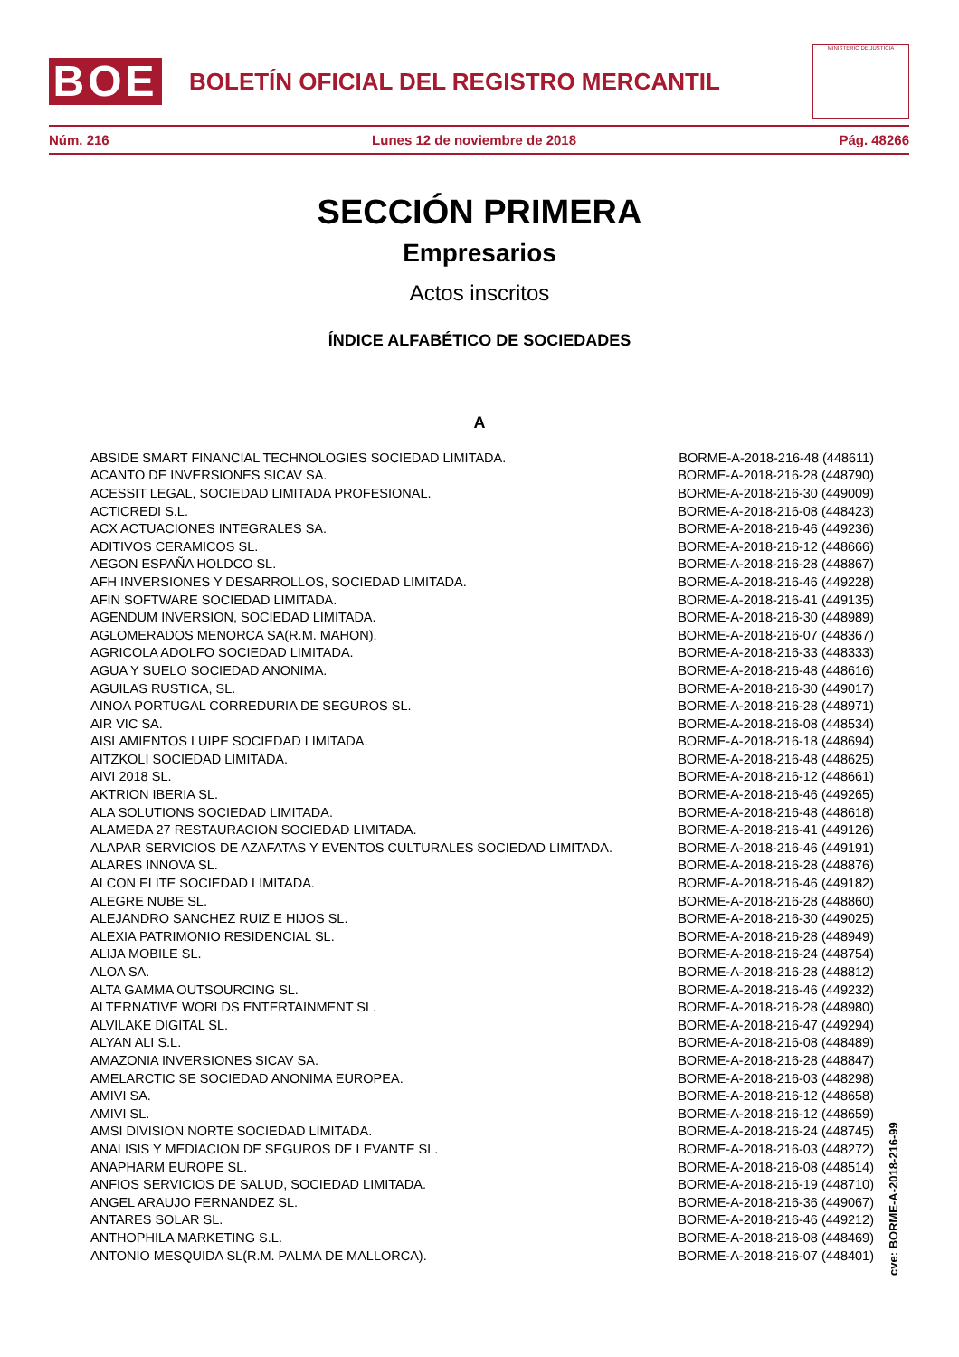BOE
BOLETÍN OFICIAL DEL REGISTRO MERCANTIL
MINISTERIO DE JUSTICIA
Núm. 216 Lunes 12 de noviembre de 2018 Pág. 48266
SECCIÓN PRIMERA
Empresarios
Actos inscritos
ÍNDICE ALFABÉTICO DE SOCIEDADES
A
| ABSIDE SMART FINANCIAL TECHNOLOGIES SOCIEDAD LIMITADA. | BORME-A-2018-216-48 (448611) |
| ACANTO DE INVERSIONES SICAV SA. | BORME-A-2018-216-28 (448790) |
| ACESSIT LEGAL, SOCIEDAD LIMITADA PROFESIONAL. | BORME-A-2018-216-30 (449009) |
| ACTICREDI S.L. | BORME-A-2018-216-08 (448423) |
| ACX ACTUACIONES INTEGRALES SA. | BORME-A-2018-216-46 (449236) |
| ADITIVOS CERAMICOS SL. | BORME-A-2018-216-12 (448666) |
| AEGON ESPAÑA HOLDCO SL. | BORME-A-2018-216-28 (448867) |
| AFH INVERSIONES Y DESARROLLOS, SOCIEDAD LIMITADA. | BORME-A-2018-216-46 (449228) |
| AFIN SOFTWARE SOCIEDAD LIMITADA. | BORME-A-2018-216-41 (449135) |
| AGENDUM INVERSION, SOCIEDAD LIMITADA. | BORME-A-2018-216-30 (448989) |
| AGLOMERADOS MENORCA SA(R.M. MAHON). | BORME-A-2018-216-07 (448367) |
| AGRICOLA ADOLFO SOCIEDAD LIMITADA. | BORME-A-2018-216-33 (448333) |
| AGUA Y SUELO SOCIEDAD ANONIMA. | BORME-A-2018-216-48 (448616) |
| AGUILAS RUSTICA, SL. | BORME-A-2018-216-30 (449017) |
| AINOA PORTUGAL CORREDURIA DE SEGUROS SL. | BORME-A-2018-216-28 (448971) |
| AIR VIC SA. | BORME-A-2018-216-08 (448534) |
| AISLAMIENTOS LUIPE SOCIEDAD LIMITADA. | BORME-A-2018-216-18 (448694) |
| AITZKOLI SOCIEDAD LIMITADA. | BORME-A-2018-216-48 (448625) |
| AIVI 2018 SL. | BORME-A-2018-216-12 (448661) |
| AKTRION IBERIA SL. | BORME-A-2018-216-46 (449265) |
| ALA SOLUTIONS SOCIEDAD LIMITADA. | BORME-A-2018-216-48 (448618) |
| ALAMEDA 27 RESTAURACION SOCIEDAD LIMITADA. | BORME-A-2018-216-41 (449126) |
| ALAPAR SERVICIOS DE AZAFATAS Y EVENTOS CULTURALES SOCIEDAD LIMITADA. | BORME-A-2018-216-46 (449191) |
| ALARES INNOVA SL. | BORME-A-2018-216-28 (448876) |
| ALCON ELITE SOCIEDAD LIMITADA. | BORME-A-2018-216-46 (449182) |
| ALEGRE NUBE SL. | BORME-A-2018-216-28 (448860) |
| ALEJANDRO SANCHEZ RUIZ E HIJOS SL. | BORME-A-2018-216-30 (449025) |
| ALEXIA PATRIMONIO RESIDENCIAL SL. | BORME-A-2018-216-28 (448949) |
| ALIJA MOBILE SL. | BORME-A-2018-216-24 (448754) |
| ALOA SA. | BORME-A-2018-216-28 (448812) |
| ALTA GAMMA OUTSOURCING SL. | BORME-A-2018-216-46 (449232) |
| ALTERNATIVE WORLDS ENTERTAINMENT SL. | BORME-A-2018-216-28 (448980) |
| ALVILAKE DIGITAL SL. | BORME-A-2018-216-47 (449294) |
| ALYAN ALI S.L. | BORME-A-2018-216-08 (448489) |
| AMAZONIA INVERSIONES SICAV SA. | BORME-A-2018-216-28 (448847) |
| AMELARCTIC SE SOCIEDAD ANONIMA EUROPEA. | BORME-A-2018-216-03 (448298) |
| AMIVI SA. | BORME-A-2018-216-12 (448658) |
| AMIVI SL. | BORME-A-2018-216-12 (448659) |
| AMSI DIVISION NORTE SOCIEDAD LIMITADA. | BORME-A-2018-216-24 (448745) |
| ANALISIS Y MEDIACION DE SEGUROS DE LEVANTE SL. | BORME-A-2018-216-03 (448272) |
| ANAPHARM EUROPE SL. | BORME-A-2018-216-08 (448514) |
| ANFIOS SERVICIOS DE SALUD, SOCIEDAD LIMITADA. | BORME-A-2018-216-19 (448710) |
| ANGEL ARAUJO FERNANDEZ SL. | BORME-A-2018-216-36 (449067) |
| ANTARES SOLAR SL. | BORME-A-2018-216-46 (449212) |
| ANTHOPHILA MARKETING S.L. | BORME-A-2018-216-08 (448469) |
| ANTONIO MESQUIDA SL(R.M. PALMA DE MALLORCA). | BORME-A-2018-216-07 (448401) |
cve: BORME-A-2018-216-99